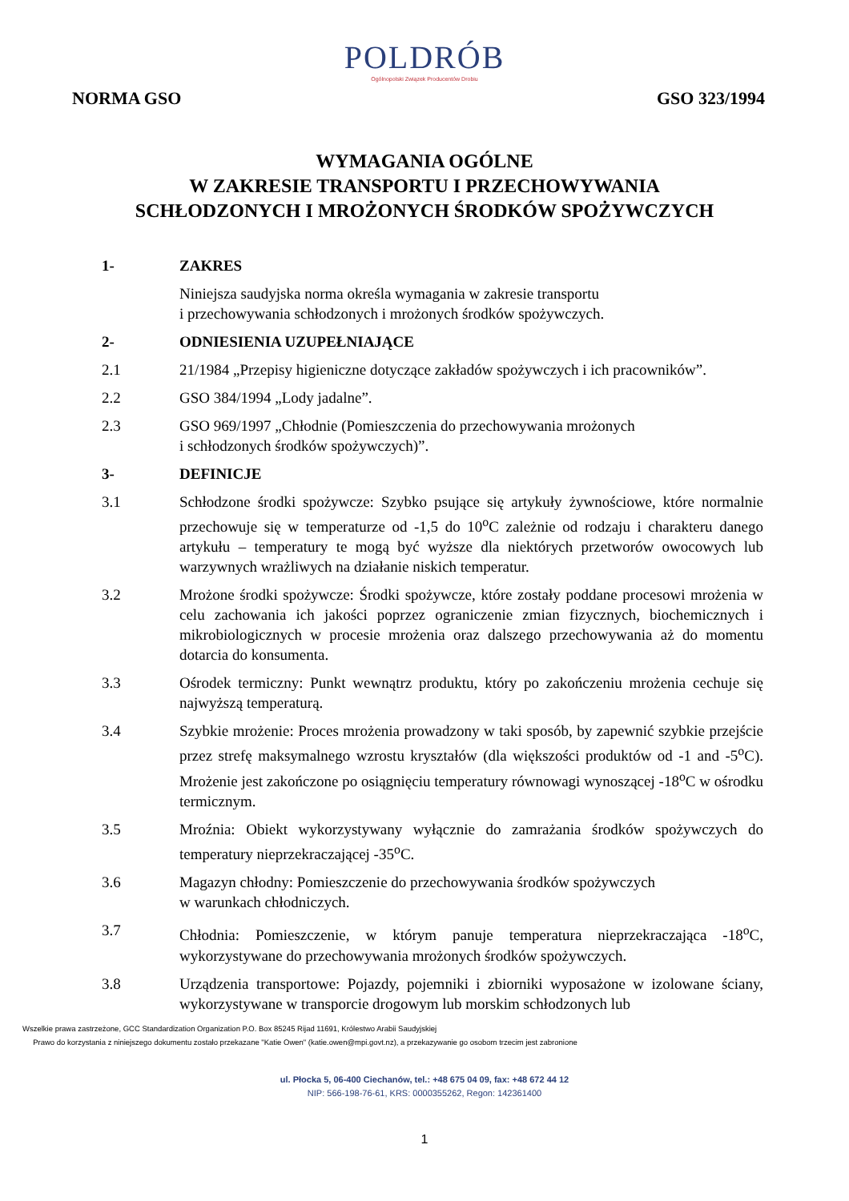POLDRÓB
Ogólnopolski Związek Producentów Drobiu
NORMA GSO GSO 323/1994
WYMAGANIA OGÓLNE
W ZAKRESIE TRANSPORTU I PRZECHOWYWANIA
SCHŁODZONYCH I MROŻONYCH ŚRODKÓW SPOŻYWCZYCH
1- ZAKRES
Niniejsza saudyjska norma określa wymagania w zakresie transportu
i przechowywania schłodzonych i mrożonych środków spożywczych.
2- ODNIESIENIA UZUPEŁNIAJĄCE
2.1 21/1984 „Przepisy higieniczne dotyczące zakładów spożywczych i ich pracowników”.
2.2 GSO 384/1994 „Lody jadalne”.
2.3 GSO 969/1997 „Chłodnie (Pomieszczenia do przechowywania mrożonych
i schłodzonych środków spożywczych)”.
3- DEFINICJE
3.1 Schłodzone środki spożywcze: Szybko psujące się artykuły żywnościowe, które normalnie przechowuje się w temperaturze od -1,5 do 10<sup>o</sup>C zależnie od rodzaju i charakteru danego artykułu – temperatury te mogą być wyższe dla niektórych przetworów owocowych lub warzywnych wrażliwych na działanie niskich temperatur.
3.2 Mrożone środki spożywcze: Środki spożywcze, które zostały poddane procesowi mrożenia w celu zachowania ich jakości poprzez ograniczenie zmian fizycznych, biochemicznych i mikrobiologicznych w procesie mrożenia oraz dalszego przechowywania aż do momentu dotarcia do konsumenta.
3.3 Ośrodek termiczny: Punkt wewnątrz produktu, który po zakończeniu mrożenia cechuje się najwyższą temperaturą.
3.4 Szybkie mrożenie: Proces mrożenia prowadzony w taki sposób, by zapewnić szybkie przejście przez strefę maksymalnego wzrostu kryształów (dla większości produktów od -1 and -5<sup>o</sup>C). Mrożenie jest zakończone po osiągnięciu temperatury równowagi wynoszącej -18<sup>o</sup>C w ośrodku termicznym.
3.5 Mroźnia: Obiekt wykorzystywany wyłącznie do zamrażania środków spożywczych do temperatury nieprzekraczającej -35<sup>o</sup>C.
3.6 Magazyn chłodny: Pomieszczenie do przechowywania środków spożywczych
w warunkach chłodniczych.
3.7 Chłodnia: Pomieszczenie, w którym panuje temperatura nieprzekraczająca -18<sup>o</sup>C, wykorzystywane do przechowywania mrożonych środków spożywczych.
3.8 Urządzenia transportowe: Pojazdy, pojemniki i zbiorniki wyposażone w izolowane ściany, wykorzystywane w transporcie drogowym lub morskim schłodzonych lub
Wszelkie prawa zastrzeżone, GCC Standardization Organization P.O. Box 85245 Rijad 11691, Królestwo Arabii Saudyjskiej
Prawo do korzystania z niniejszego dokumentu zostało przekazane "Katie Owen" (katie.owen@mpi.govt.nz), a przekazywanie go osobom trzecim jest zabronione
ul. Płocka 5, 06-400 Ciechanów, tel.: +48 675 04 09, fax: +48 672 44 12
NIP: 566-198-76-61, KRS: 0000355262, Regon: 142361400
1